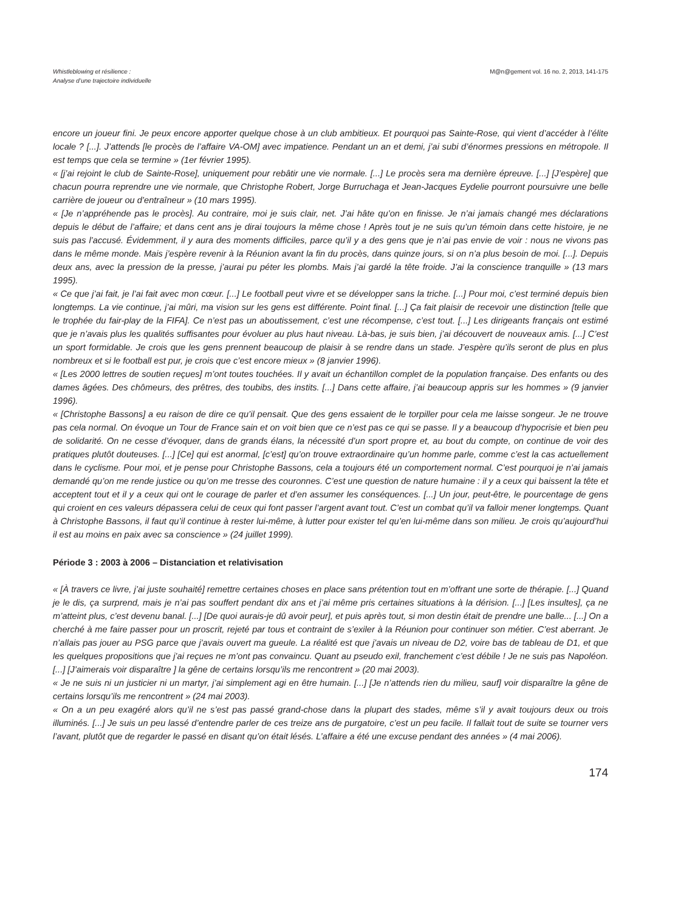Whistleblowing et résilience :
Analyse d’une trajectoire individuelle
M@n@gement vol. 16 no. 2, 2013, 141-175
encore un joueur fini. Je peux encore apporter quelque chose à un club ambitieux. Et pourquoi pas Sainte-Rose, qui vient d’accéder à l’élite locale ? [...]. J’attends [le procès de l’affaire VA-OM] avec impatience. Pendant un an et demi, j’ai subi d’énormes pressions en métropole. Il est temps que cela se termine » (1er février 1995).
« [j’ai rejoint le club de Sainte-Rose], uniquement pour rebâtir une vie normale. [...] Le procès sera ma dernière épreuve. [...] [J’espère] que chacun pourra reprendre une vie normale, que Christophe Robert, Jorge Burruchaga et Jean-Jacques Eydelie pourront poursuivre une belle carrière de joueur ou d’entraîneur » (10 mars 1995).
« [Je n’appréhende pas le procès]. Au contraire, moi je suis clair, net. J’ai hâte qu’on en finisse. Je n’ai jamais changé mes déclarations depuis le début de l’affaire; et dans cent ans je dirai toujours la même chose ! Après tout je ne suis qu’un témoin dans cette histoire, je ne suis pas l’accusé. Évidemment, il y aura des moments difficiles, parce qu’il y a des gens que je n’ai pas envie de voir : nous ne vivons pas dans le même monde. Mais j’espère revenir à la Réunion avant la fin du procès, dans quinze jours, si on n’a plus besoin de moi. [...]. Depuis deux ans, avec la pression de la presse, j’aurai pu péter les plombs. Mais j’ai gardé la tête froide. J’ai la conscience tranquille » (13 mars 1995).
« Ce que j’ai fait, je l’ai fait avec mon cœur. [...] Le football peut vivre et se développer sans la triche. [...] Pour moi, c’est terminé depuis bien longtemps. La vie continue, j’ai mûri, ma vision sur les gens est différente. Point final. [...] Ça fait plaisir de recevoir une distinction [telle que le trophée du fair-play de la FIFA]. Ce n’est pas un aboutissement, c’est une récompense, c’est tout. [...] Les dirigeants français ont estimé que je n’avais plus les qualités suffisantes pour évoluer au plus haut niveau. Là-bas, je suis bien, j’ai découvert de nouveaux amis. [...] C’est un sport formidable. Je crois que les gens prennent beaucoup de plaisir à se rendre dans un stade. J’espère qu’ils seront de plus en plus nombreux et si le football est pur, je crois que c’est encore mieux » (8 janvier 1996).
« [Les 2000 lettres de soutien reçues] m’ont toutes touchées. Il y avait un échantillon complet de la population française. Des enfants ou des dames âgées. Des chômeurs, des prêtres, des toubibs, des instits. [...] Dans cette affaire, j’ai beaucoup appris sur les hommes » (9 janvier 1996).
« [Christophe Bassons] a eu raison de dire ce qu’il pensait. Que des gens essaient de le torpiller pour cela me laisse songeur. Je ne trouve pas cela normal. On évoque un Tour de France sain et on voit bien que ce n’est pas ce qui se passe. Il y a beaucoup d’hypocrisie et bien peu de solidarité. On ne cesse d’évoquer, dans de grands élans, la nécessité d’un sport propre et, au bout du compte, on continue de voir des pratiques plutôt douteuses. [...] [Ce] qui est anormal, [c’est] qu’on trouve extraordinaire qu’un homme parle, comme c’est la cas actuellement dans le cyclisme. Pour moi, et je pense pour Christophe Bassons, cela a toujours été un comportement normal. C’est pourquoi je n’ai jamais demandé qu’on me rende justice ou qu’on me tresse des couronnes. C’est une question de nature humaine : il y a ceux qui baissent la tête et acceptent tout et il y a ceux qui ont le courage de parler et d’en assumer les conséquences. [...] Un jour, peut-être, le pourcentage de gens qui croient en ces valeurs dépassera celui de ceux qui font passer l’argent avant tout. C’est un combat qu’il va falloir mener longtemps. Quant à Christophe Bassons, il faut qu’il continue à rester lui-même, à lutter pour exister tel qu’en lui-même dans son milieu. Je crois qu’aujourd’hui il est au moins en paix avec sa conscience » (24 juillet 1999).
Période 3 : 2003 à 2006 – Distanciation et relativisation
« [À travers ce livre, j’ai juste souhaité] remettre certaines choses en place sans prétention tout en m’offrant une sorte de thérapie. [...] Quand je le dis, ça surprend, mais je n’ai pas souffert pendant dix ans et j’ai même pris certaines situations à la dérision. [...] [Les insultes], ça ne m’atteint plus, c’est devenu banal. [...] [De quoi aurais-je dû avoir peur], et puis après tout, si mon destin était de prendre une balle... [...] On a cherché à me faire passer pour un proscrit, rejeté par tous et contraint de s’exiler à la Réunion pour continuer son métier. C’est aberrant. Je n’allais pas jouer au PSG parce que j’avais ouvert ma gueule. La réalité est que j’avais un niveau de D2, voire bas de tableau de D1, et que les quelques propositions que j’ai reçues ne m’ont pas convaincu. Quant au pseudo exil, franchement c’est débile ! Je ne suis pas Napoléon. [...] [J’aimerais voir disparaître ] la gêne de certains lorsqu’ils me rencontrent » (20 mai 2003).
« Je ne suis ni un justicier ni un martyr, j’ai simplement agi en être humain. [...] [Je n’attends rien du milieu, sauf] voir disparaître la gêne de certains lorsqu’ils me rencontrent » (24 mai 2003).
« On a un peu exagéré alors qu’il ne s’est pas passé grand-chose dans la plupart des stades, même s’il y avait toujours deux ou trois illuminés. [...] Je suis un peu lassé d’entendre parler de ces treize ans de purgatoire, c’est un peu facile. Il fallait tout de suite se tourner vers l’avant, plutôt que de regarder le passé en disant qu’on était lésés. L’affaire a été une excuse pendant des années » (4 mai 2006).
174